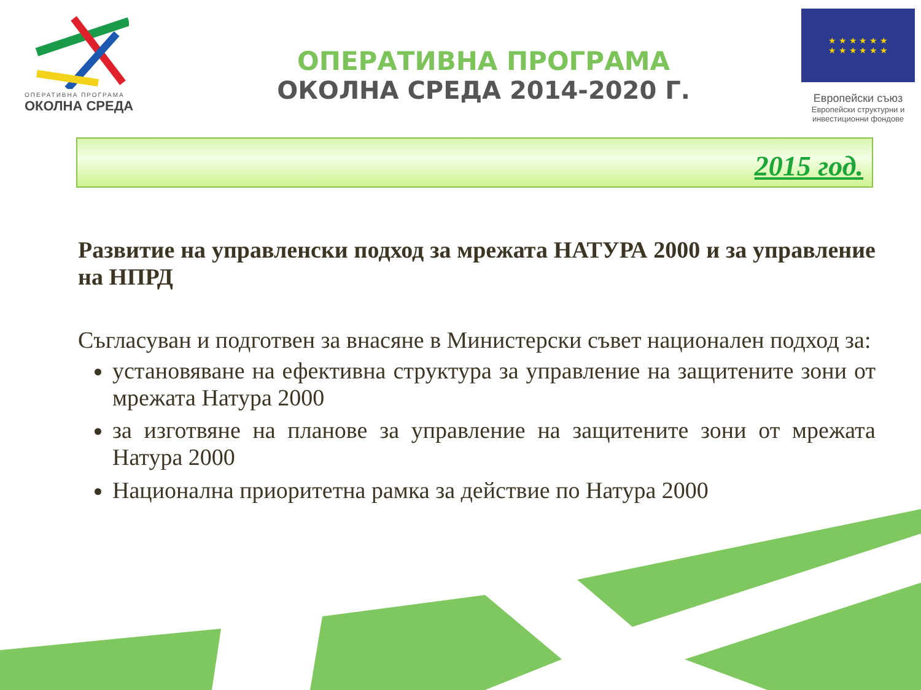ОПЕРАТИВНА ПРОГРАМА
ОКОЛНА СРЕДА
ОПЕРАТИВНА ПРОГРАМА
ОКОЛНА СРЕДА 2014-2020 Г.
★ ★ ★ ★ ★ ★
★ ★ ★ ★ ★ ★
Европейски съюз
Европейски структурни и инвестиционни фондове
2015 год.
Развитие на управленски подход за мрежата НАТУРА 2000 и за управление на НПРД
Съгласуван и подготвен за внасяне в Министерски съвет национален подход за:
установяване на ефективна структура за управление на защитените зони от мрежата Натура 2000
за изготвяне на планове за управление на защитените зони от мрежата Натура 2000
Национална приоритетна рамка за действие по Натура 2000